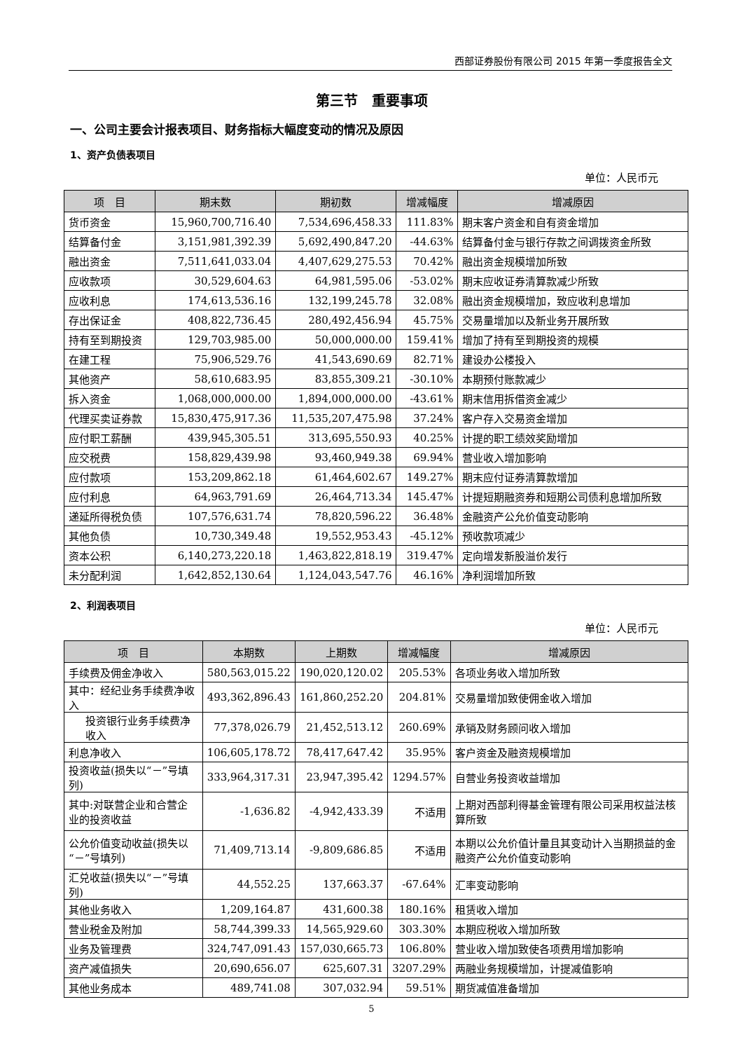西部证券股份有限公司 2015 年第一季度报告全文
第三节　重要事项
一、公司主要会计报表项目、财务指标大幅度变动的情况及原因
1、资产负债表项目
单位：人民币元
| 项 目 | 期末数 | 期初数 | 增减幅度 | 增减原因 |
| --- | --- | --- | --- | --- |
| 货币资金 | 15,960,700,716.40 | 7,534,696,458.33 | 111.83% | 期末客户资金和自有资金增加 |
| 结算备付金 | 3,151,981,392.39 | 5,692,490,847.20 | -44.63% | 结算备付金与银行存款之间调拨资金所致 |
| 融出资金 | 7,511,641,033.04 | 4,407,629,275.53 | 70.42% | 融出资金规模增加所致 |
| 应收款项 | 30,529,604.63 | 64,981,595.06 | -53.02% | 期末应收证券清算款减少所致 |
| 应收利息 | 174,613,536.16 | 132,199,245.78 | 32.08% | 融出资金规模增加，致应收利息增加 |
| 存出保证金 | 408,822,736.45 | 280,492,456.94 | 45.75% | 交易量增加以及新业务开展所致 |
| 持有至到期投资 | 129,703,985.00 | 50,000,000.00 | 159.41% | 增加了持有至到期投资的规模 |
| 在建工程 | 75,906,529.76 | 41,543,690.69 | 82.71% | 建设办公楼投入 |
| 其他资产 | 58,610,683.95 | 83,855,309.21 | -30.10% | 本期预付账款减少 |
| 拆入资金 | 1,068,000,000.00 | 1,894,000,000.00 | -43.61% | 期末信用拆借资金减少 |
| 代理买卖证券款 | 15,830,475,917.36 | 11,535,207,475.98 | 37.24% | 客户存入交易资金增加 |
| 应付职工薪酬 | 439,945,305.51 | 313,695,550.93 | 40.25% | 计提的职工绩效奖励增加 |
| 应交税费 | 158,829,439.98 | 93,460,949.38 | 69.94% | 营业收入增加影响 |
| 应付款项 | 153,209,862.18 | 61,464,602.67 | 149.27% | 期末应付证券清算款增加 |
| 应付利息 | 64,963,791.69 | 26,464,713.34 | 145.47% | 计提短期融资券和短期公司债利息增加所致 |
| 递延所得税负债 | 107,576,631.74 | 78,820,596.22 | 36.48% | 金融资产公允价值变动影响 |
| 其他负债 | 10,730,349.48 | 19,552,953.43 | -45.12% | 预收款项减少 |
| 资本公积 | 6,140,273,220.18 | 1,463,822,818.19 | 319.47% | 定向增发新股溢价发行 |
| 未分配利润 | 1,642,852,130.64 | 1,124,043,547.76 | 46.16% | 净利润增加所致 |
2、利润表项目
单位：人民币元
| 项 目 | 本期数 | 上期数 | 增减幅度 | 增减原因 |
| --- | --- | --- | --- | --- |
| 手续费及佣金净收入 | 580,563,015.22 | 190,020,120.02 | 205.53% | 各项业务收入增加所致 |
| 其中：经纪业务手续费净收入 | 493,362,896.43 | 161,860,252.20 | 204.81% | 交易量增加致使佣金收入增加 |
| 投资银行业务手续费净收入 | 77,378,026.79 | 21,452,513.12 | 260.69% | 承销及财务顾问收入增加 |
| 利息净收入 | 106,605,178.72 | 78,417,647.42 | 35.95% | 客户资金及融资规模增加 |
| 投资收益(损失以“－”号填列) | 333,964,317.31 | 23,947,395.42 | 1294.57% | 自营业务投资收益增加 |
| 其中:对联营企业和合营企业的投资收益 | -1,636.82 | -4,942,433.39 | 不适用 | 上期对西部利得基金管理有限公司采用权益法核算所致 |
| 公允价值变动收益(损失以“－”号填列) | 71,409,713.14 | -9,809,686.85 | 不适用 | 本期以公允价值计量且其变动计入当期损益的金融资产公允价值变动影响 |
| 汇兑收益(损失以“－”号填列) | 44,552.25 | 137,663.37 | -67.64% | 汇率变动影响 |
| 其他业务收入 | 1,209,164.87 | 431,600.38 | 180.16% | 租赁收入增加 |
| 营业税金及附加 | 58,744,399.33 | 14,565,929.60 | 303.30% | 本期应税收入增加所致 |
| 业务及管理费 | 324,747,091.43 | 157,030,665.73 | 106.80% | 营业收入增加致使各项费用增加影响 |
| 资产减值损失 | 20,690,656.07 | 625,607.31 | 3207.29% | 两融业务规模增加，计提减值影响 |
| 其他业务成本 | 489,741.08 | 307,032.94 | 59.51% | 期货减值准备增加 |
5